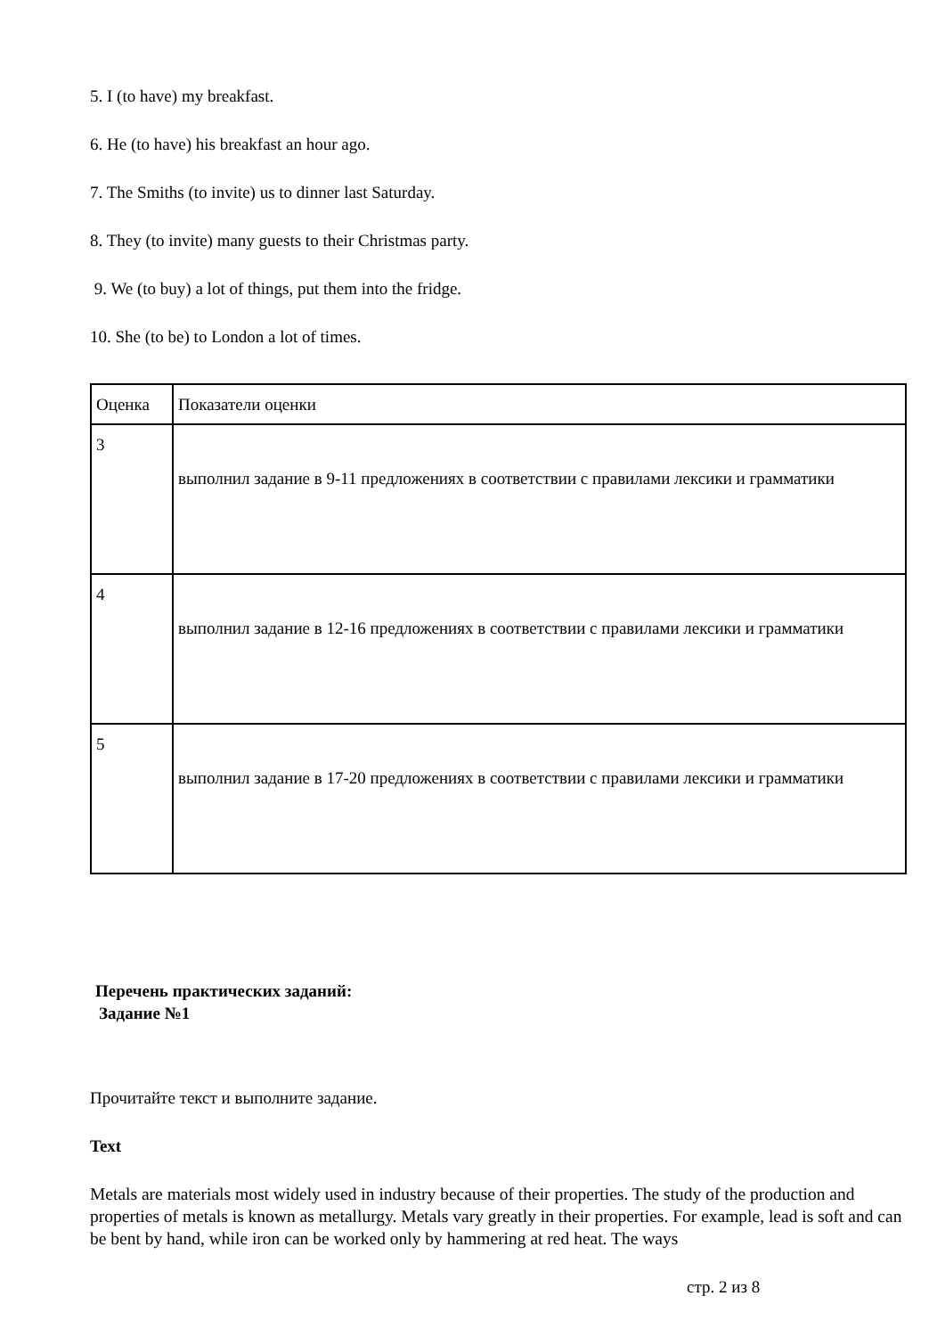5. I (to have) my breakfast.
6. He (to have) his breakfast an hour ago.
7. The Smiths (to invite) us to dinner last Saturday.
8. They (to invite) many guests to their Christmas party.
9. We (to buy) a lot of things, put them into the fridge.
10. She (to be) to London a lot of times.
| Оценка | Показатели оценки |
| 3 | выполнил задание в 9-11 предложениях в соответствии с правилами лексики и грамматики |
| 4 | выполнил задание в 12-16 предложениях в соответствии с правилами лексики и грамматики |
| 5 | выполнил задание в 17-20 предложениях в соответствии с правилами лексики и грамматики |
Перечень практических заданий:
Задание №1
Прочитайте текст и выполните задание.
Text
Metals are materials most widely used in industry because of their properties. The study of the production and properties of metals is known as metallurgy. Metals vary greatly in their properties. For example, lead is soft and can be bent by hand, while iron can be worked only by hammering at red heat. The ways
стр. 2 из 8